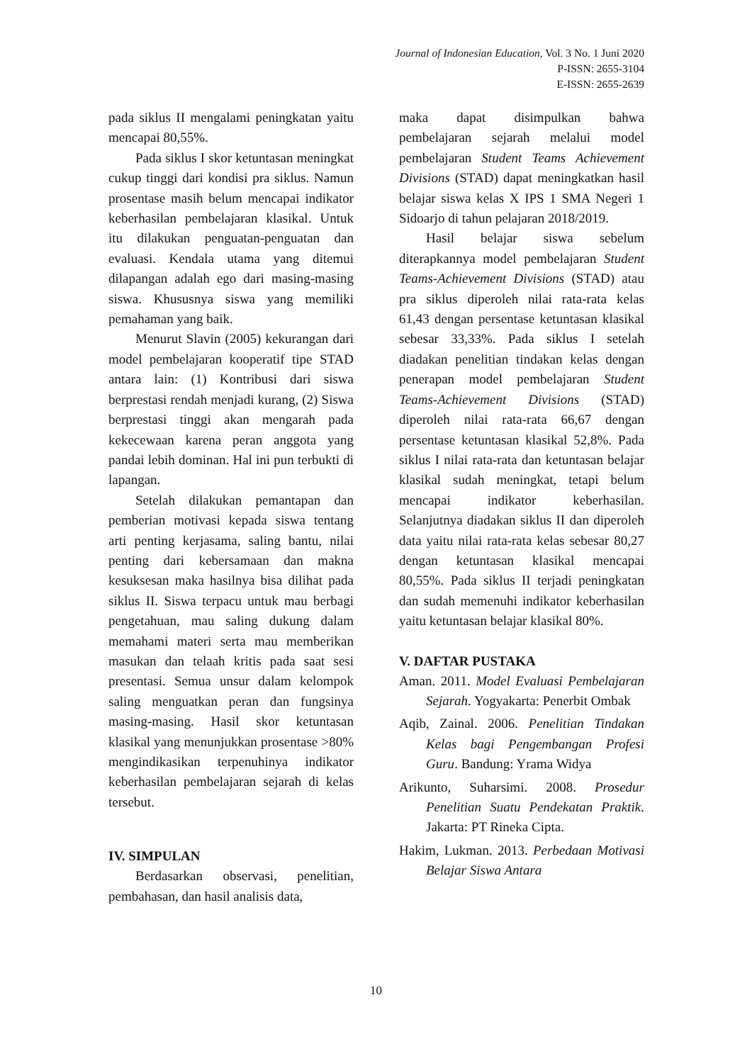Journal of Indonesian Education, Vol. 3 No. 1 Juni 2020
P-ISSN: 2655-3104
E-ISSN: 2655-2639
pada siklus II mengalami peningkatan yaitu mencapai 80,55%.
Pada siklus I skor ketuntasan meningkat cukup tinggi dari kondisi pra siklus. Namun prosentase masih belum mencapai indikator keberhasilan pembelajaran klasikal. Untuk itu dilakukan penguatan-penguatan dan evaluasi. Kendala utama yang ditemui dilapangan adalah ego dari masing-masing siswa. Khususnya siswa yang memiliki pemahaman yang baik.
Menurut Slavin (2005) kekurangan dari model pembelajaran kooperatif tipe STAD antara lain: (1) Kontribusi dari siswa berprestasi rendah menjadi kurang, (2) Siswa berprestasi tinggi akan mengarah pada kekecewaan karena peran anggota yang pandai lebih dominan. Hal ini pun terbukti di lapangan.
Setelah dilakukan pemantapan dan pemberian motivasi kepada siswa tentang arti penting kerjasama, saling bantu, nilai penting dari kebersamaan dan makna kesuksesan maka hasilnya bisa dilihat pada siklus II. Siswa terpacu untuk mau berbagi pengetahuan, mau saling dukung dalam memahami materi serta mau memberikan masukan dan telaah kritis pada saat sesi presentasi. Semua unsur dalam kelompok saling menguatkan peran dan fungsinya masing-masing. Hasil skor ketuntasan klasikal yang menunjukkan prosentase >80% mengindikasikan terpenuhinya indikator keberhasilan pembelajaran sejarah di kelas tersebut.
IV. SIMPULAN
Berdasarkan observasi, penelitian, pembahasan, dan hasil analisis data,
maka dapat disimpulkan bahwa pembelajaran sejarah melalui model pembelajaran Student Teams Achievement Divisions (STAD) dapat meningkatkan hasil belajar siswa kelas X IPS 1 SMA Negeri 1 Sidoarjo di tahun pelajaran 2018/2019.
Hasil belajar siswa sebelum diterapkannya model pembelajaran Student Teams-Achievement Divisions (STAD) atau pra siklus diperoleh nilai rata-rata kelas 61,43 dengan persentase ketuntasan klasikal sebesar 33,33%. Pada siklus I setelah diadakan penelitian tindakan kelas dengan penerapan model pembelajaran Student Teams-Achievement Divisions (STAD) diperoleh nilai rata-rata 66,67 dengan persentase ketuntasan klasikal 52,8%. Pada siklus I nilai rata-rata dan ketuntasan belajar klasikal sudah meningkat, tetapi belum mencapai indikator keberhasilan. Selanjutnya diadakan siklus II dan diperoleh data yaitu nilai rata-rata kelas sebesar 80,27 dengan ketuntasan klasikal mencapai 80,55%. Pada siklus II terjadi peningkatan dan sudah memenuhi indikator keberhasilan yaitu ketuntasan belajar klasikal 80%.
V. DAFTAR PUSTAKA
Aman. 2011. Model Evaluasi Pembelajaran Sejarah. Yogyakarta: Penerbit Ombak
Aqib, Zainal. 2006. Penelitian Tindakan Kelas bagi Pengembangan Profesi Guru. Bandung: Yrama Widya
Arikunto, Suharsimi. 2008. Prosedur Penelitian Suatu Pendekatan Praktik. Jakarta: PT Rineka Cipta.
Hakim, Lukman. 2013. Perbedaan Motivasi Belajar Siswa Antara
10